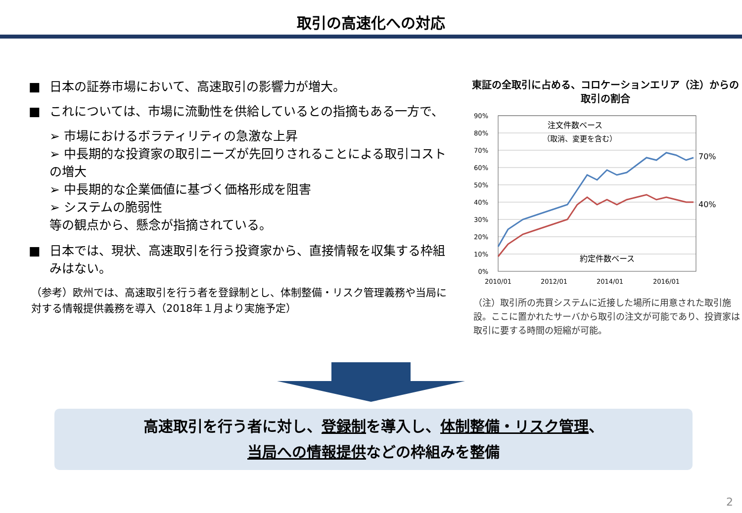取引の高速化への対応
■ 日本の証券市場において、高速取引の影響力が増大。
■ これについては、市場に流動性を供給しているとの指摘もある一方で、
➢ 市場におけるボラティリティの急激な上昇
➢ 中長期的な投資家の取引ニーズが先回りされることによる取引コストの増大
➢ 中長期的な企業価値に基づく価格形成を阻害
➢ システムの脆弱性
等の観点から、懸念が指摘されている。
■ 日本では、現状、高速取引を行う投資家から、直接情報を収集する枠組みはない。
（参考）欧州では、高速取引を行う者を登録制とし、体制整備・リスク管理義務や当局に対する情報提供義務を導入（2018年１月より実施予定）
東証の全取引に占める、コロケーションエリア（注）からの取引の割合
90%
80%
70%
60%
50%
40%
30%
20%
10%
0%
2010/01
2012/01
2014/01
2016/01
注文件数ベース
（取消、変更を含む）
約定件数ベース
70%
40%
（注）取引所の売買システムに近接した場所に用意された取引施設。ここに置かれたサーバから取引の注文が可能であり、投資家は取引に要する時間の短縮が可能。
高速取引を行う者に対し、登録制を導入し、体制整備・リスク管理、
当局への情報提供などの枠組みを整備
2